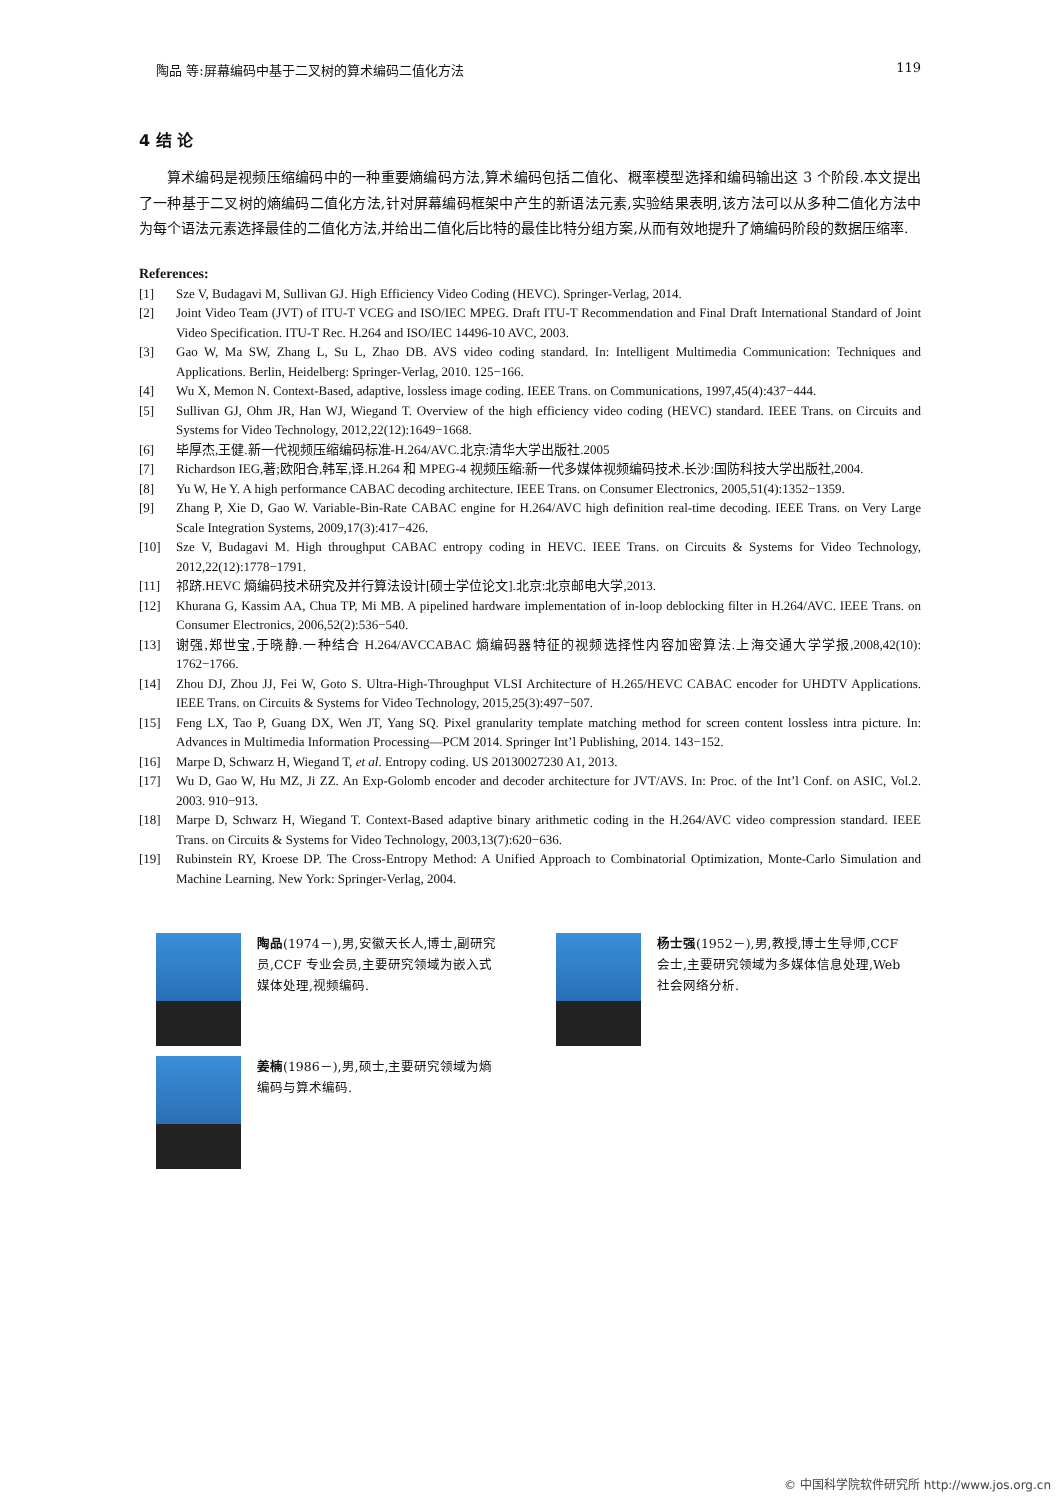陶品 等:屏幕编码中基于二叉树的算术编码二值化方法 119
4 结 论
算术编码是视频压缩编码中的一种重要熵编码方法,算术编码包括二值化、概率模型选择和编码输出这 3 个阶段.本文提出了一种基于二叉树的熵编码二值化方法,针对屏幕编码框架中产生的新语法元素,实验结果表明,该方法可以从多种二值化方法中为每个语法元素选择最佳的二值化方法,并给出二值化后比特的最佳比特分组方案,从而有效地提升了熵编码阶段的数据压缩率.
References:
[1] Sze V, Budagavi M, Sullivan GJ. High Efficiency Video Coding (HEVC). Springer-Verlag, 2014.
[2] Joint Video Team (JVT) of ITU-T VCEG and ISO/IEC MPEG. Draft ITU-T Recommendation and Final Draft International Standard of Joint Video Specification. ITU-T Rec. H.264 and ISO/IEC 14496-10 AVC, 2003.
[3] Gao W, Ma SW, Zhang L, Su L, Zhao DB. AVS video coding standard. In: Intelligent Multimedia Communication: Techniques and Applications. Berlin, Heidelberg: Springer-Verlag, 2010. 125−166.
[4] Wu X, Memon N. Context-Based, adaptive, lossless image coding. IEEE Trans. on Communications, 1997,45(4):437−444.
[5] Sullivan GJ, Ohm JR, Han WJ, Wiegand T. Overview of the high efficiency video coding (HEVC) standard. IEEE Trans. on Circuits and Systems for Video Technology, 2012,22(12):1649−1668.
[6] 毕厚杰,王健.新一代视频压缩编码标准-H.264/AVC.北京:清华大学出版社.2005
[7] Richardson IEG,著;欧阳合,韩军,译.H.264 和 MPEG-4 视频压缩:新一代多媒体视频编码技术.长沙:国防科技大学出版社,2004.
[8] Yu W, He Y. A high performance CABAC decoding architecture. IEEE Trans. on Consumer Electronics, 2005,51(4):1352−1359.
[9] Zhang P, Xie D, Gao W. Variable-Bin-Rate CABAC engine for H.264/AVC high definition real-time decoding. IEEE Trans. on Very Large Scale Integration Systems, 2009,17(3):417−426.
[10] Sze V, Budagavi M. High throughput CABAC entropy coding in HEVC. IEEE Trans. on Circuits & Systems for Video Technology, 2012,22(12):1778−1791.
[11] 祁跻.HEVC 熵编码技术研究及并行算法设计[硕士学位论文].北京:北京邮电大学,2013.
[12] Khurana G, Kassim AA, Chua TP, Mi MB. A pipelined hardware implementation of in-loop deblocking filter in H.264/AVC. IEEE Trans. on Consumer Electronics, 2006,52(2):536−540.
[13] 谢强,郑世宝,于晓静.一种结合 H.264/AVCCABAC 熵编码器特征的视频选择性内容加密算法.上海交通大学学报,2008,42(10): 1762−1766.
[14] Zhou DJ, Zhou JJ, Fei W, Goto S. Ultra-High-Throughput VLSI Architecture of H.265/HEVC CABAC encoder for UHDTV Applications. IEEE Trans. on Circuits & Systems for Video Technology, 2015,25(3):497−507.
[15] Feng LX, Tao P, Guang DX, Wen JT, Yang SQ. Pixel granularity template matching method for screen content lossless intra picture. In: Advances in Multimedia Information Processing—PCM 2014. Springer Int’l Publishing, 2014. 143−152.
[16] Marpe D, Schwarz H, Wiegand T, et al. Entropy coding. US 20130027230 A1, 2013.
[17] Wu D, Gao W, Hu MZ, Ji ZZ. An Exp-Golomb encoder and decoder architecture for JVT/AVS. In: Proc. of the Int’l Conf. on ASIC, Vol.2. 2003. 910−913.
[18] Marpe D, Schwarz H, Wiegand T. Context-Based adaptive binary arithmetic coding in the H.264/AVC video compression standard. IEEE Trans. on Circuits & Systems for Video Technology, 2003,13(7):620−636.
[19] Rubinstein RY, Kroese DP. The Cross-Entropy Method: A Unified Approach to Combinatorial Optimization, Monte-Carlo Simulation and Machine Learning. New York: Springer-Verlag, 2004.
陶品(1974－),男,安徽天长人,博士,副研究员,CCF 专业会员,主要研究领域为嵌入式媒体处理,视频编码.
姜楠(1986－),男,硕士,主要研究领域为熵编码与算术编码.
杨士强(1952－),男,教授,博士生导师,CCF 会士,主要研究领域为多媒体信息处理,Web 社会网络分析.
© 中国科学院软件研究所 http://www.jos.org.cn